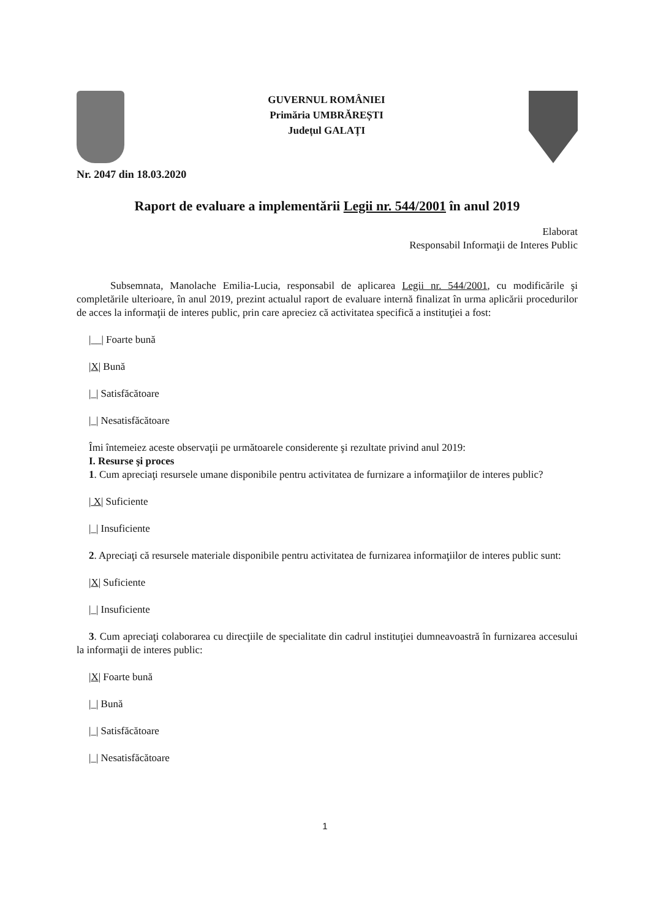GUVERNUL ROMÂNIEI
Primăria UMBRĂREȘTI
Județul GALAȚI
Nr. 2047 din 18.03.2020
Raport de evaluare a implementării Legii nr. 544/2001 în anul 2019
Elaborat
Responsabil Informaţii de Interes Public
Subsemnata, Manolache Emilia-Lucia, responsabil de aplicarea Legii nr. 544/2001, cu modificările şi completările ulterioare, în anul 2019, prezint actualul raport de evaluare internă finalizat în urma aplicării procedurilor de acces la informaţii de interes public, prin care apreciez că activitatea specifică a instituţiei a fost:
|__| Foarte bună
|X| Bună
|_| Satisfăcătoare
|_| Nesatisfăcătoare
Îmi întemeiez aceste observaţii pe următoarele considerente şi rezultate privind anul 2019:
I. Resurse şi proces
1. Cum apreciaţi resursele umane disponibile pentru activitatea de furnizare a informaţiilor de interes public?
| X| Suficiente
|_| Insuficiente
2. Apreciaţi că resursele materiale disponibile pentru activitatea de furnizarea informaţiilor de interes public sunt:
|X| Suficiente
|_| Insuficiente
3. Cum apreciaţi colaborarea cu direcţiile de specialitate din cadrul instituţiei dumneavoastră în furnizarea accesului la informaţii de interes public:
|X| Foarte bună
|_| Bună
|_| Satisfăcătoare
|_| Nesatisfăcătoare
1